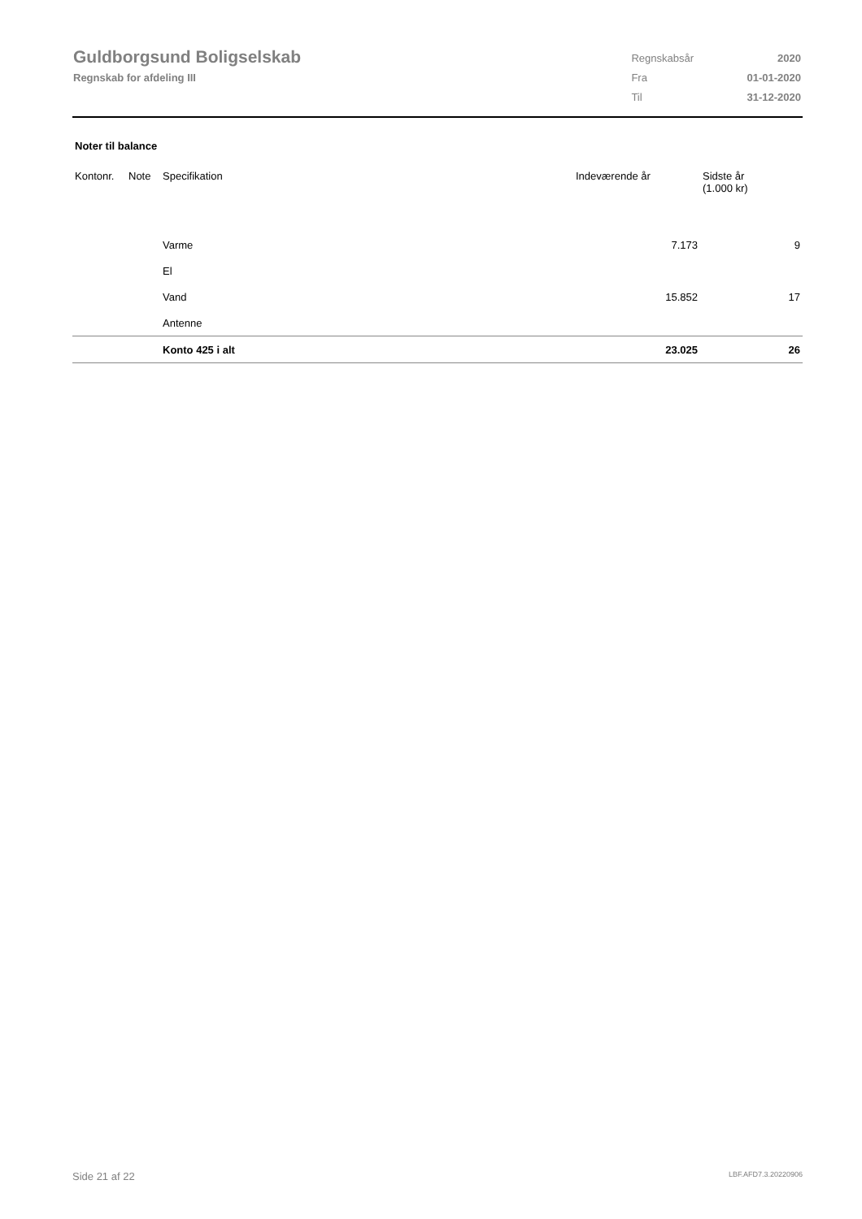Guldborgsund Boligselskab
Regnskab for afdeling III
| Regnskabsår | 2020 |
| Fra | 01-01-2020 |
| Til | 31-12-2020 |
Noter til balance
| Kontonr. | Note | Specifikation | Indeværende år | Sidste år (1.000 kr) |
| --- | --- | --- | --- | --- |
| | | Varme | 7.173 | 9 |
| | | El | | |
| | | Vand | 15.852 | 17 |
| | | Antenne | | |
| | | Konto 425 i alt | 23.025 | 26 |
Side 21 af 22 LBF.AFD7.3.20220906